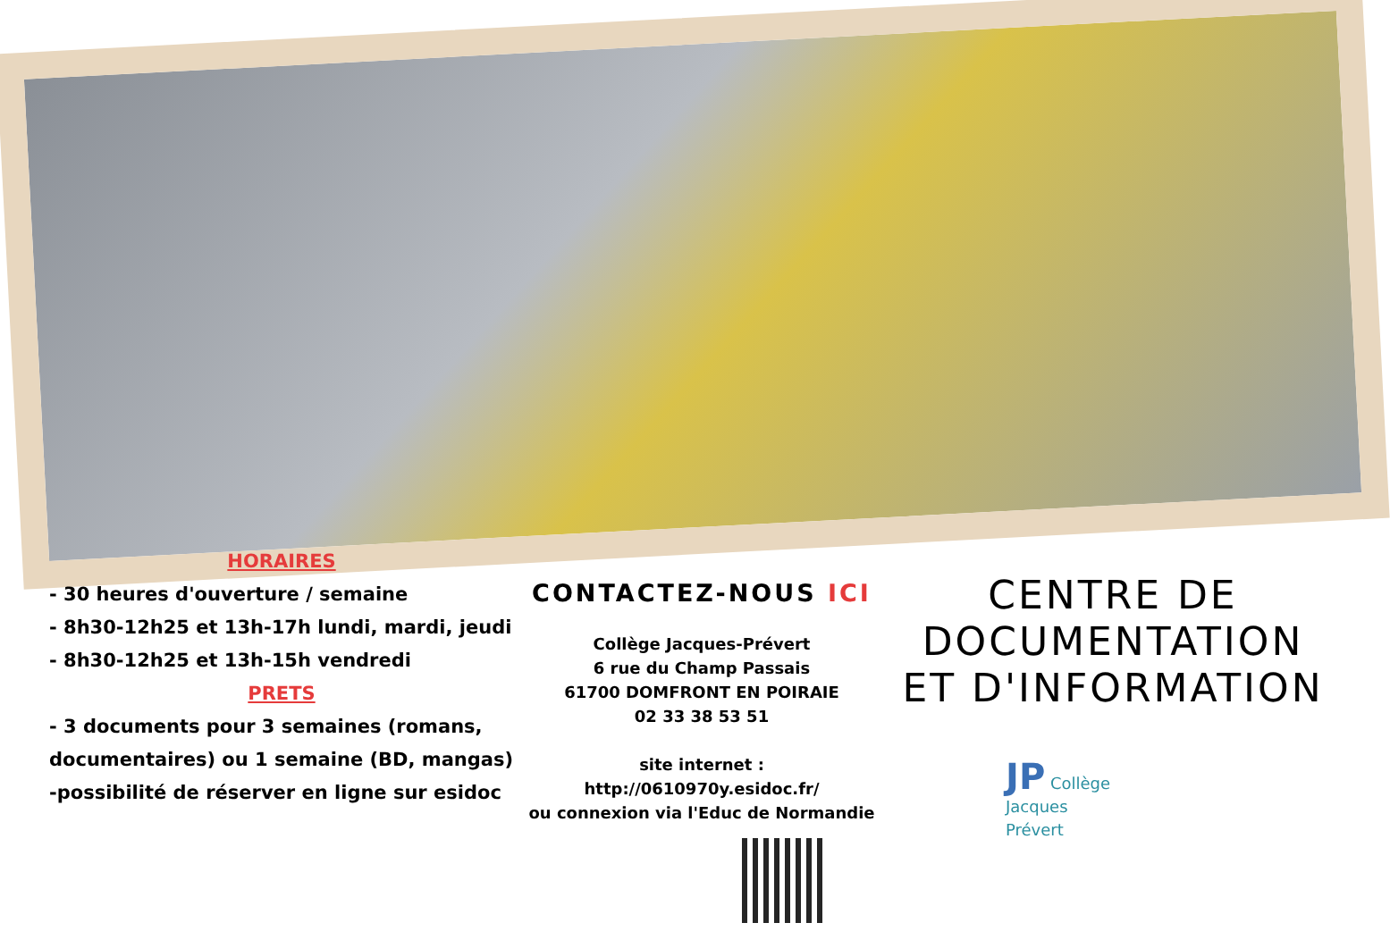HORAIRES
- 30 heures d'ouverture / semaine
- 8h30-12h25 et 13h-17h lundi, mardi, jeudi
- 8h30-12h25 et 13h-15h vendredi
PRETS
- 3 documents pour 3 semaines (romans, documentaires) ou 1 semaine (BD, mangas)
-possibilité de réserver en ligne sur esidoc
CONTACTEZ-NOUS ICI
Collège Jacques-Prévert
6 rue du Champ Passais
61700 DOMFRONT EN POIRAIE
02 33 38 53 51
site internet :
http://0610970y.esidoc.fr/
ou connexion via l'Educ de Normandie
CENTRE DE DOCUMENTATION ET D'INFORMATION
JP Collège
Jacques
Prévert